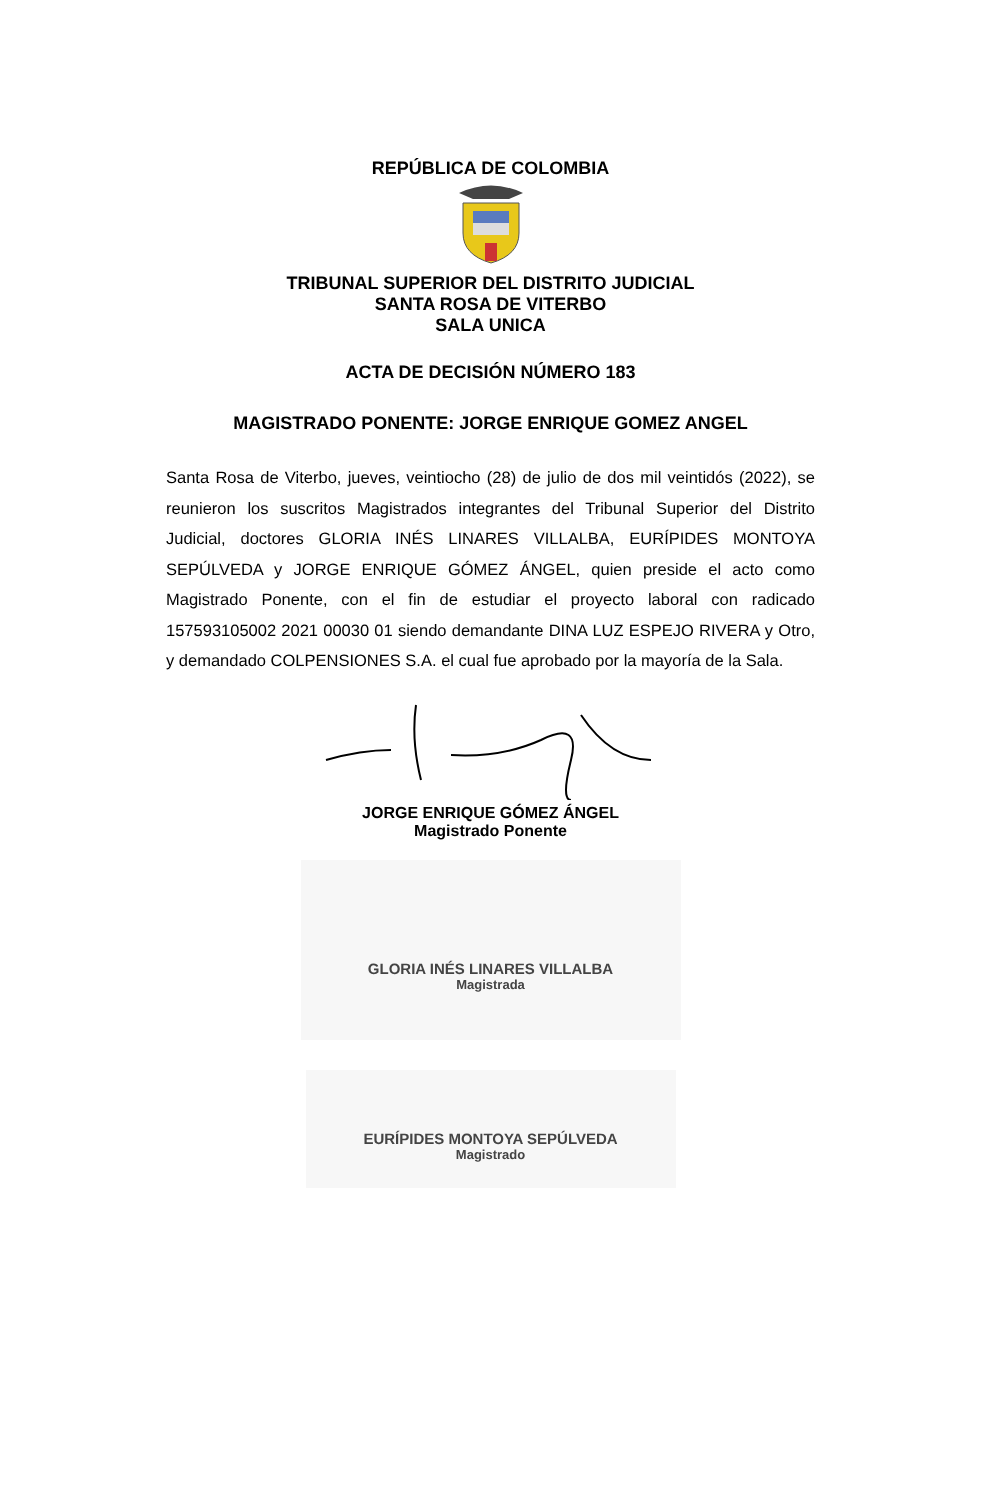REPÚBLICA DE COLOMBIA
TRIBUNAL SUPERIOR DEL DISTRITO JUDICIAL
SANTA ROSA DE VITERBO
SALA UNICA
ACTA DE DECISIÓN NÚMERO 183
MAGISTRADO PONENTE: JORGE ENRIQUE GOMEZ ANGEL
Santa Rosa de Viterbo, jueves, veintiocho (28) de julio de dos mil veintidós (2022), se reunieron los suscritos Magistrados integrantes del Tribunal Superior del Distrito Judicial, doctores GLORIA INÉS LINARES VILLALBA, EURÍPIDES MONTOYA SEPÚLVEDA y JORGE ENRIQUE GÓMEZ ÁNGEL, quien preside el acto como Magistrado Ponente, con el fin de estudiar el proyecto laboral con radicado 157593105002 2021 00030 01 siendo demandante DINA LUZ ESPEJO RIVERA y Otro, y demandado COLPENSIONES S.A. el cual fue aprobado por la mayoría de la Sala.
JORGE ENRIQUE GÓMEZ ÁNGEL
Magistrado Ponente
GLORIA INÉS LINARES VILLALBA
Magistrada
EURÍPIDES MONTOYA SEPÚLVEDA
Magistrado